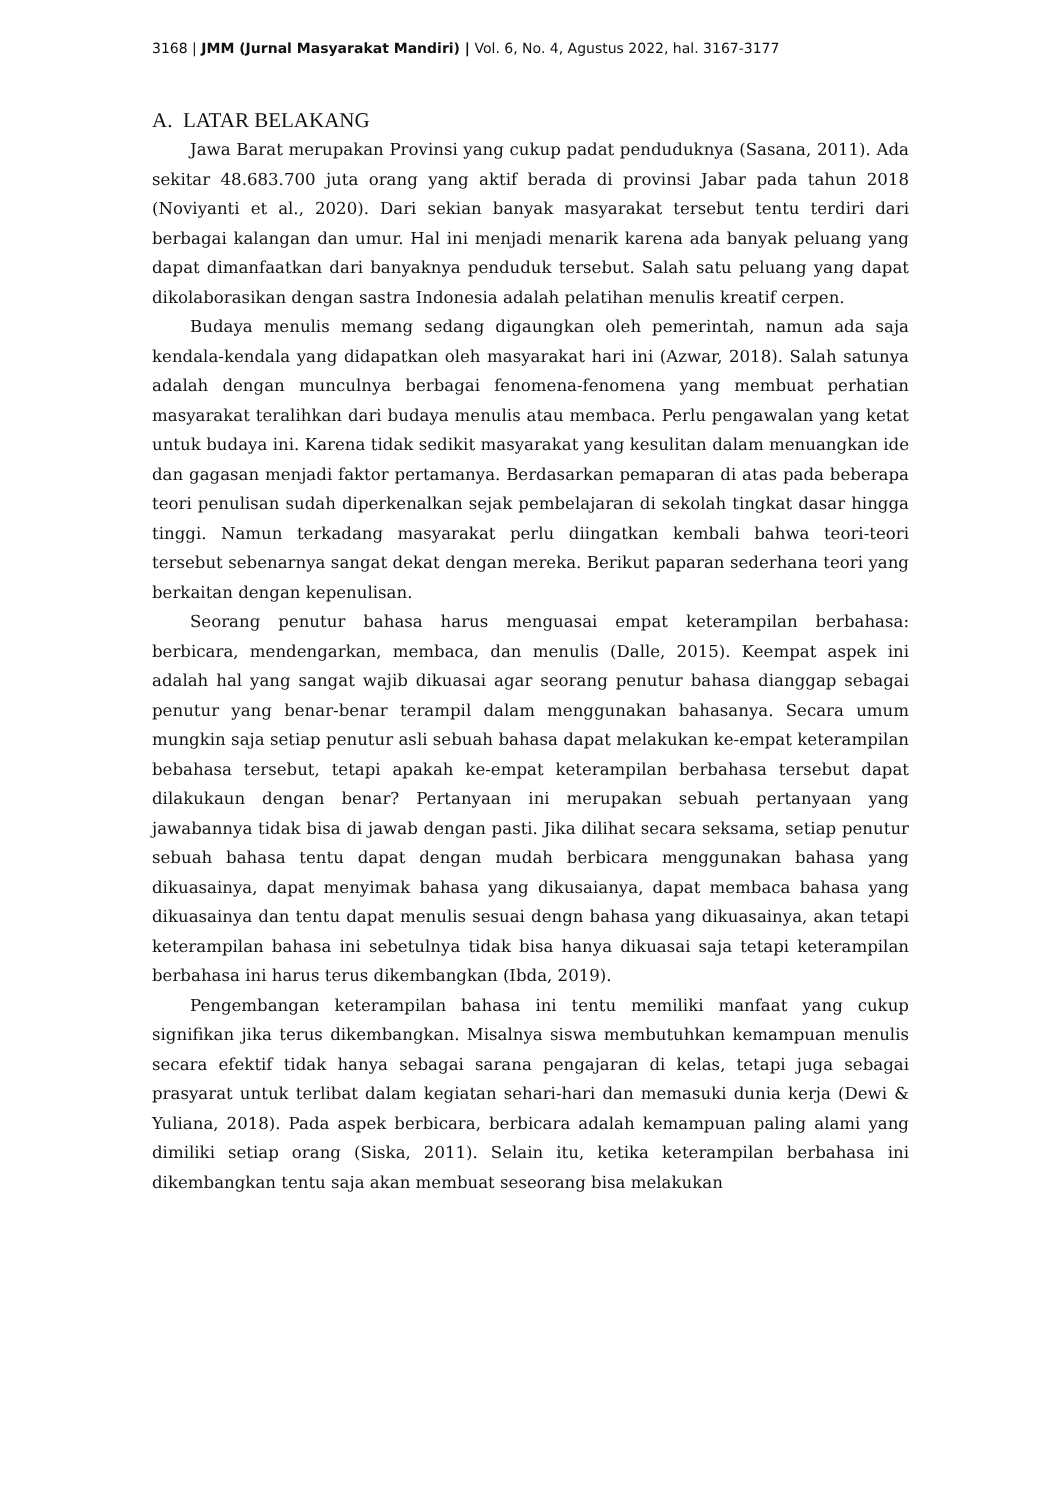3168 | JMM (Jurnal Masyarakat Mandiri) | Vol. 6, No. 4, Agustus 2022, hal. 3167-3177
A. LATAR BELAKANG
Jawa Barat merupakan Provinsi yang cukup padat penduduknya (Sasana, 2011). Ada sekitar 48.683.700 juta orang yang aktif berada di provinsi Jabar pada tahun 2018 (Noviyanti et al., 2020). Dari sekian banyak masyarakat tersebut tentu terdiri dari berbagai kalangan dan umur. Hal ini menjadi menarik karena ada banyak peluang yang dapat dimanfaatkan dari banyaknya penduduk tersebut. Salah satu peluang yang dapat dikolaborasikan dengan sastra Indonesia adalah pelatihan menulis kreatif cerpen.
Budaya menulis memang sedang digaungkan oleh pemerintah, namun ada saja kendala-kendala yang didapatkan oleh masyarakat hari ini (Azwar, 2018). Salah satunya adalah dengan munculnya berbagai fenomena-fenomena yang membuat perhatian masyarakat teralihkan dari budaya menulis atau membaca. Perlu pengawalan yang ketat untuk budaya ini. Karena tidak sedikit masyarakat yang kesulitan dalam menuangkan ide dan gagasan menjadi faktor pertamanya. Berdasarkan pemaparan di atas pada beberapa teori penulisan sudah diperkenalkan sejak pembelajaran di sekolah tingkat dasar hingga tinggi. Namun terkadang masyarakat perlu diingatkan kembali bahwa teori-teori tersebut sebenarnya sangat dekat dengan mereka. Berikut paparan sederhana teori yang berkaitan dengan kepenulisan.
Seorang penutur bahasa harus menguasai empat keterampilan berbahasa: berbicara, mendengarkan, membaca, dan menulis (Dalle, 2015). Keempat aspek ini adalah hal yang sangat wajib dikuasai agar seorang penutur bahasa dianggap sebagai penutur yang benar-benar terampil dalam menggunakan bahasanya. Secara umum mungkin saja setiap penutur asli sebuah bahasa dapat melakukan ke-empat keterampilan bebahasa tersebut, tetapi apakah ke-empat keterampilan berbahasa tersebut dapat dilakukaun dengan benar? Pertanyaan ini merupakan sebuah pertanyaan yang jawabannya tidak bisa di jawab dengan pasti. Jika dilihat secara seksama, setiap penutur sebuah bahasa tentu dapat dengan mudah berbicara menggunakan bahasa yang dikuasainya, dapat menyimak bahasa yang dikusaianya, dapat membaca bahasa yang dikuasainya dan tentu dapat menulis sesuai dengn bahasa yang dikuasainya, akan tetapi keterampilan bahasa ini sebetulnya tidak bisa hanya dikuasai saja tetapi keterampilan berbahasa ini harus terus dikembangkan (Ibda, 2019).
Pengembangan keterampilan bahasa ini tentu memiliki manfaat yang cukup signifikan jika terus dikembangkan. Misalnya siswa membutuhkan kemampuan menulis secara efektif tidak hanya sebagai sarana pengajaran di kelas, tetapi juga sebagai prasyarat untuk terlibat dalam kegiatan sehari-hari dan memasuki dunia kerja (Dewi & Yuliana, 2018). Pada aspek berbicara, berbicara adalah kemampuan paling alami yang dimiliki setiap orang (Siska, 2011). Selain itu, ketika keterampilan berbahasa ini dikembangkan tentu saja akan membuat seseorang bisa melakukan